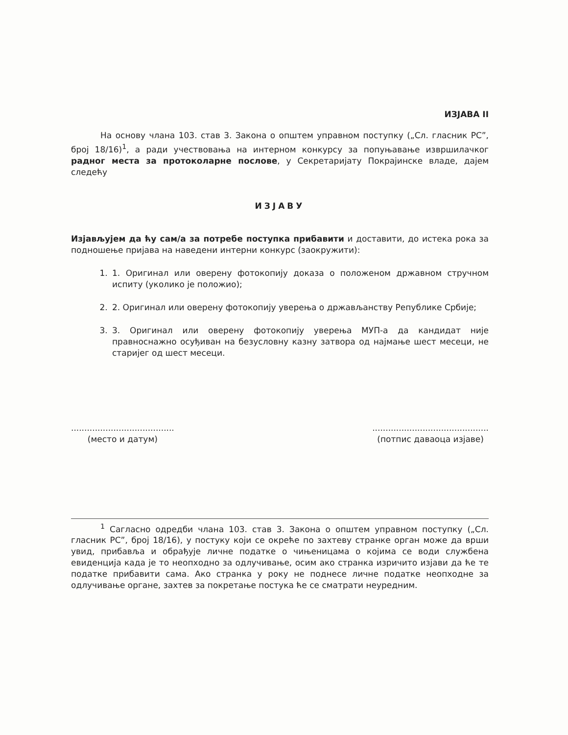ИЗЈАВА II
На основу члана 103. став 3. Закона о општем управном поступку („Сл. гласник РС”, број 18/16)<sup>1</sup>, а ради учествовања на интерном конкурсу за попуњавање извршилачког радног места за протоколарне послове, у Секретаријату Покрајинске владе, дајем следећу
ИЗЈАВУ
Изјављујем да ћу сам/а за потребе поступка прибавити и доставити, до истека рока за подношење пријава на наведени интерни конкурс (заокружити):
1. 1. Оригинал или оверену фотокопију доказа о положеном државном стручном испиту (уколико је положио);
2. 2. Оригинал или оверену фотокопију уверења о држављанству Републике Србије;
3. 3. Оригинал или оверену фотокопију уверења МУП-а да кандидат није правноснажно осуђиван на безусловну казну затвора од најмање шест месеци, не старијег од шест месеци.
.......................................
(место и датум)
............................................
(потпис даваоца изјаве)
<sup>1</sup> Сагласно одредби члана 103. став 3. Закона о општем управном поступку („Сл. гласник РС”, број 18/16), у постуку који се окреће по захтеву странке орган може да врши увид, прибавља и обрађује личне податке о чињеницама о којима се води службена евиденција када је то неопходно за одлучивање, осим ако странка изричито изјави да ће те податке прибавити сама. Ако странка у року не поднесе личне податке неопходне за одлучивање органе, захтев за покретање постука ће се сматрати неуредним.